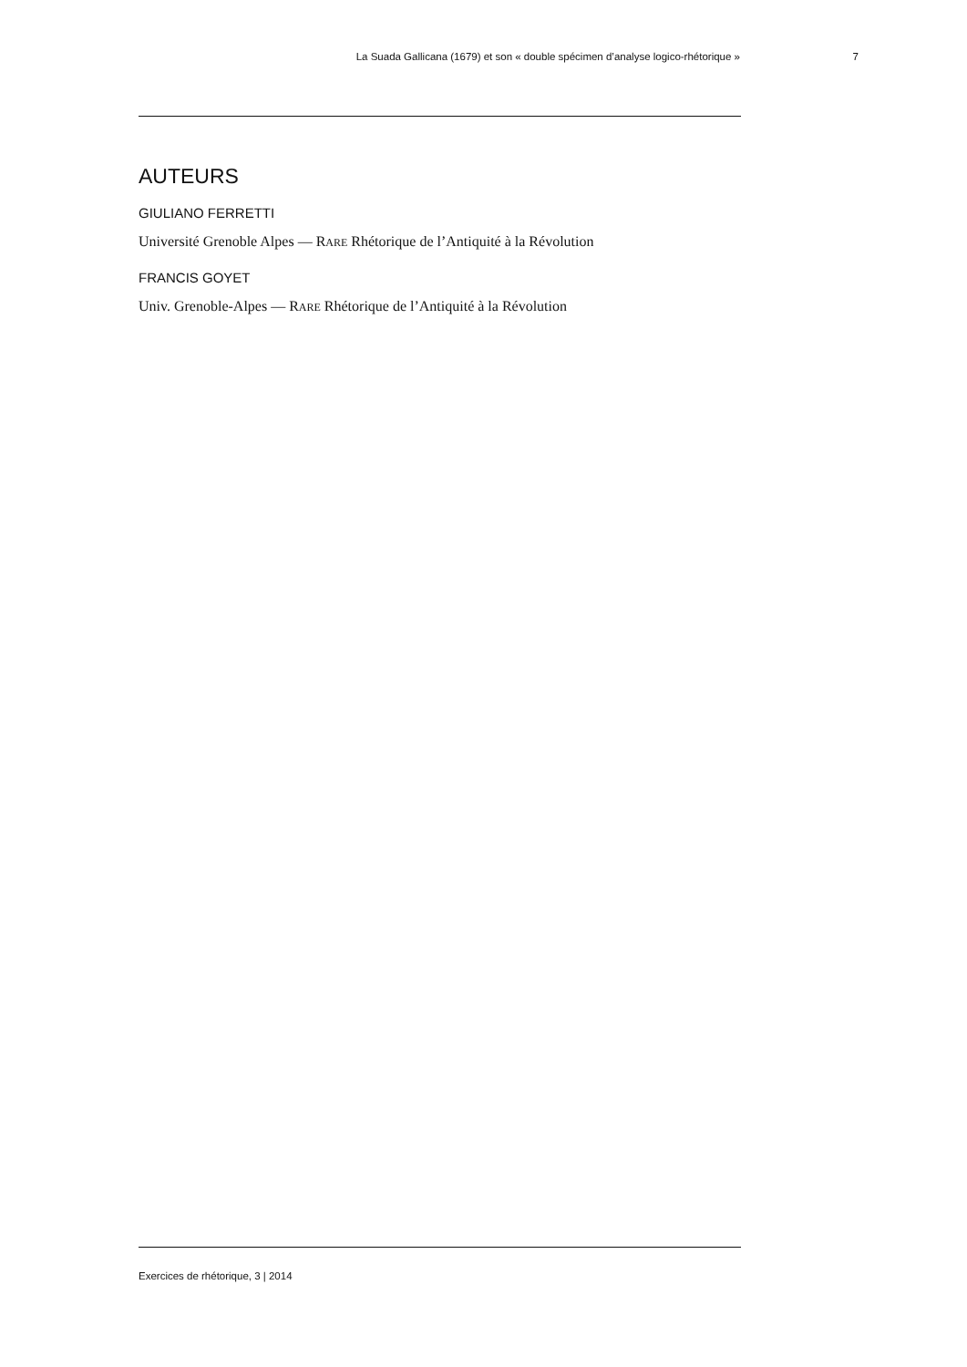La Suada Gallicana (1679) et son « double spécimen d’analyse logico-rhétorique » 7
AUTEURS
GIULIANO FERRETTI
Université Grenoble Alpes — RARE Rhétorique de l’Antiquité à la Révolution
FRANCIS GOYET
Univ. Grenoble-Alpes — RARE Rhétorique de l’Antiquité à la Révolution
Exercices de rhétorique, 3 | 2014